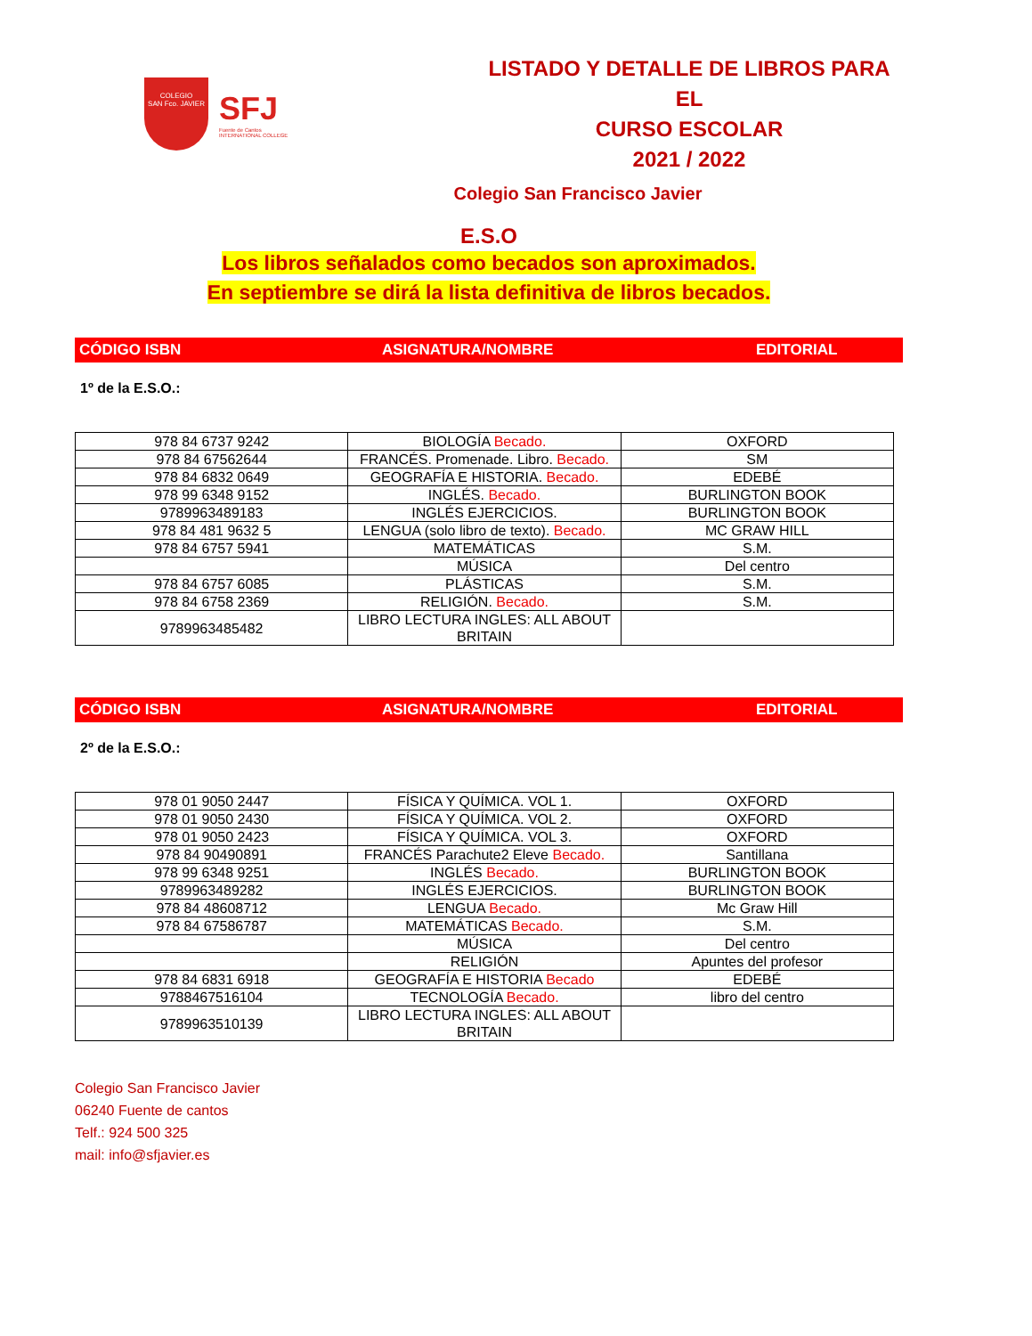COLEGIO
SAN Fco. JAVIER
SFJ
Fuente de Cantos
INTERNATIONAL COLLEGE
LISTADO Y DETALLE DE LIBROS PARA EL
CURSO ESCOLAR
2021 / 2022
Colegio San Francisco Javier
E.S.O
Los libros señalados como becados son aproximados.
En septiembre se dirá la lista definitiva de libros becados.
CÓDIGO ISBN ASIGNATURA/NOMBRE EDITORIAL
1º de la E.S.O.:
| 978 84 6737 9242 | BIOLOGÍA Becado. | OXFORD |
| 978 84 67562644 | FRANCÉS. Promenade. Libro. Becado. | SM |
| 978 84 6832 0649 | GEOGRAFÍA E HISTORIA. Becado. | EDEBÉ |
| 978 99 6348 9152 | INGLÉS. Becado. | BURLINGTON BOOK |
| 9789963489183 | INGLÉS EJERCICIOS. | BURLINGTON BOOK |
| 978 84 481 9632 5 | LENGUA (solo libro de texto). Becado. | MC GRAW HILL |
| 978 84 6757 5941 | MATEMÁTICAS | S.M. |
| | MÚSICA | Del centro |
| 978 84 6757 6085 | PLÁSTICAS | S.M. |
| 978 84 6758 2369 | RELIGIÓN. Becado. | S.M. |
| 9789963485482 | LIBRO LECTURA INGLES: ALL ABOUT BRITAIN | |
CÓDIGO ISBN ASIGNATURA/NOMBRE EDITORIAL
2º de la E.S.O.:
| 978 01 9050 2447 | FÍSICA Y QUÍMICA. VOL 1. | OXFORD |
| 978 01 9050 2430 | FÍSICA Y QUÍMICA. VOL 2. | OXFORD |
| 978 01 9050 2423 | FÍSICA Y QUÍMICA. VOL 3. | OXFORD |
| 978 84 90490891 | FRANCÉS Parachute2 Eleve Becado. | Santillana |
| 978 99 6348 9251 | INGLÉS Becado. | BURLINGTON BOOK |
| 9789963489282 | INGLÉS EJERCICIOS. | BURLINGTON BOOK |
| 978 84 48608712 | LENGUA Becado. | Mc Graw Hill |
| 978 84 67586787 | MATEMÁTICAS Becado. | S.M. |
| | MÚSICA | Del centro |
| | RELIGIÓN | Apuntes del profesor |
| 978 84 6831 6918 | GEOGRAFÍA E HISTORIA Becado | EDEBÉ |
| 9788467516104 | TECNOLOGÍA Becado. | libro del centro |
| 9789963510139 | LIBRO LECTURA INGLES: ALL ABOUT BRITAIN | |
Colegio San Francisco Javier
06240 Fuente de cantos
Telf.: 924 500 325
mail: info@sfjavier.es